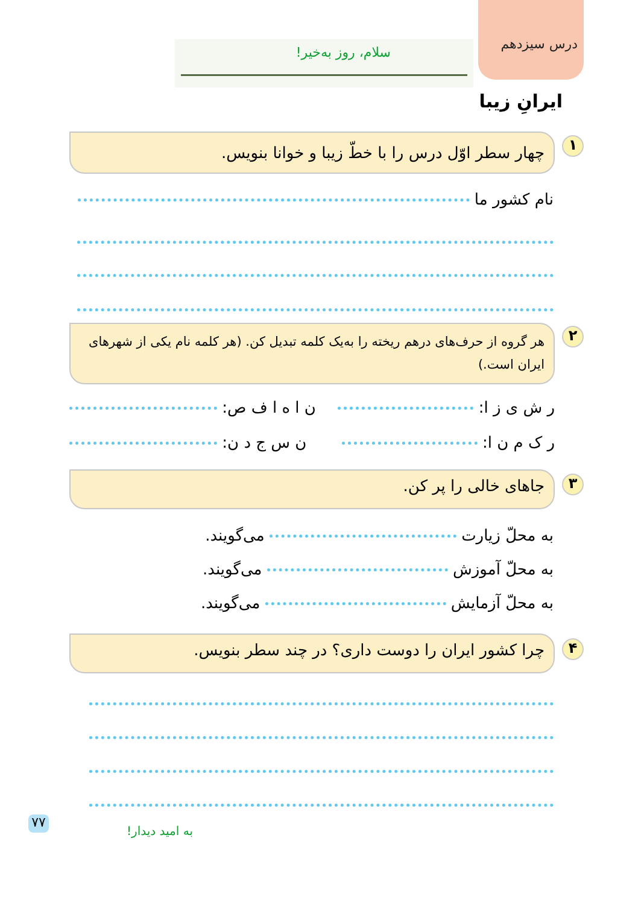درس سیزدهم
سلام، روز به‌خیر!
ایرانِ زیبا
۱ چهار سطر اوّل درس را با خطّ زیبا و خوانا بنویس.
نام کشور ما
۲
هر گروه از حرف‌های درهم ریخته را به‌یک کلمه تبدیل کن. (هر کلمه نام یکی از شهرهای ایران است.)
ر ش ی ز ا: ن ا ه ا ف ص:
ر ک م ن ا: ن س ج د ن:
۳ جاهای خالی را پر کن.
به محلّ زیارت می‌گویند.
به محلّ آموزش می‌گویند.
به محلّ آزمایش می‌گویند.
۴ چرا کشور ایران را دوست داری؟ در چند سطر بنویس.
۷۷
به امید دیدار!